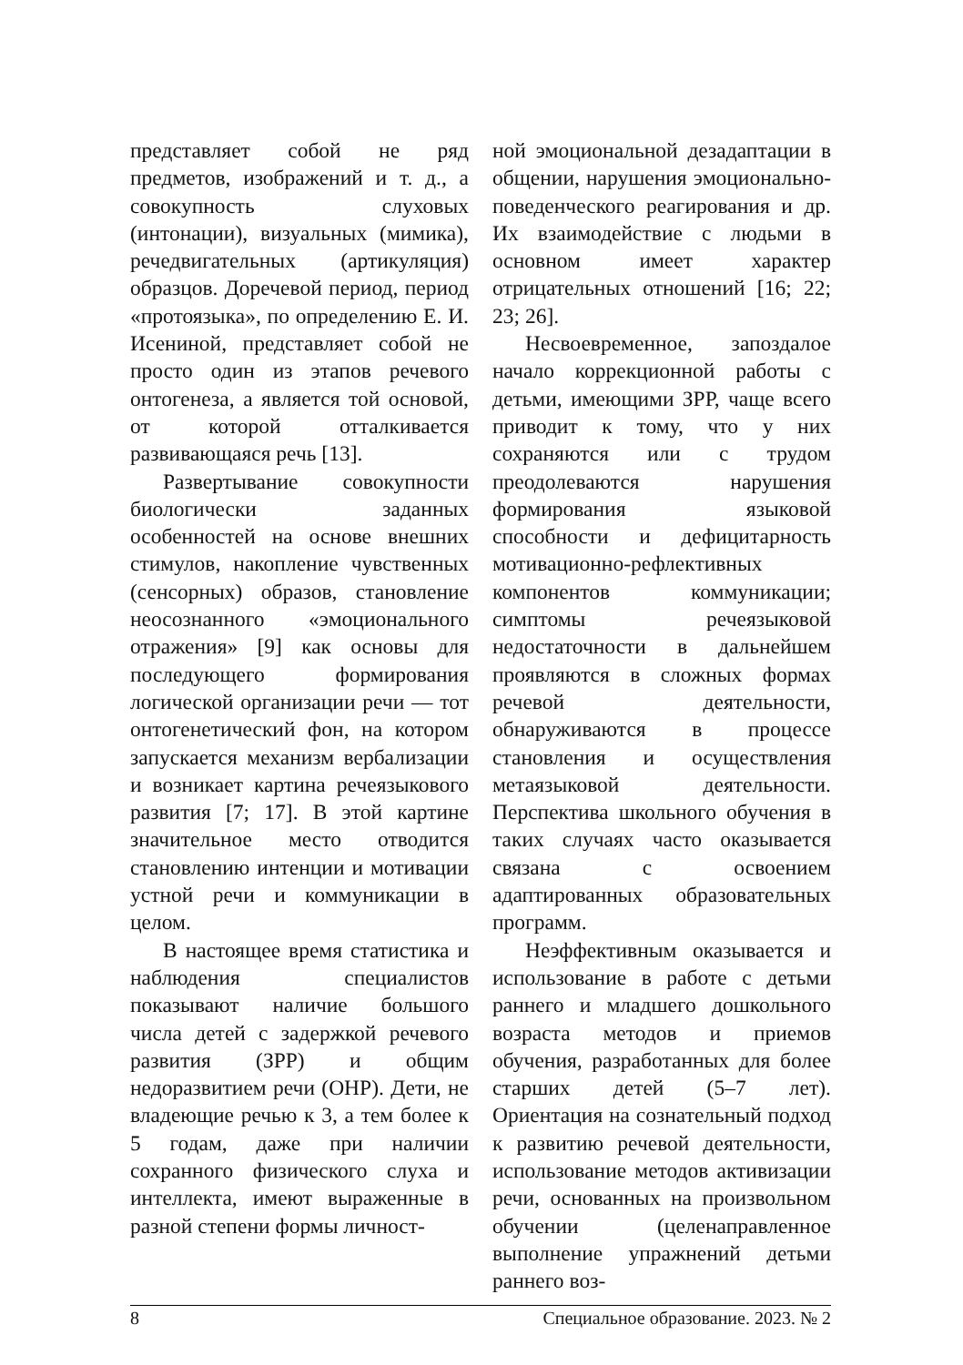представляет собой не ряд предметов, изображений и т. д., а совокупность слуховых (интонации), визуальных (мимика), речедвигательных (артикуляция) образцов. Доречевой период, период «протоязыка», по определению Е. И. Исениной, представляет собой не просто один из этапов речевого онтогенеза, а является той основой, от которой отталкивается развивающаяся речь [13].
Развертывание совокупности биологически заданных особенностей на основе внешних стимулов, накопление чувственных (сенсорных) образов, становление неосознанного «эмоционального отражения» [9] как основы для последующего формирования логической организации речи — тот онтогенетический фон, на котором запускается механизм вербализации и возникает картина речеязыкового развития [7; 17]. В этой картине значительное место отводится становлению интенции и мотивации устной речи и коммуникации в целом.
В настоящее время статистика и наблюдения специалистов показывают наличие большого числа детей с задержкой речевого развития (ЗРР) и общим недоразвитием речи (ОНР). Дети, не владеющие речью к 3, а тем более к 5 годам, даже при наличии сохранного физического слуха и интеллекта, имеют выраженные в разной степени формы личност-
ной эмоциональной дезадаптации в общении, нарушения эмоционально-поведенческого реагирования и др. Их взаимодействие с людьми в основном имеет характер отрицательных отношений [16; 22; 23; 26].
Несвоевременное, запоздалое начало коррекционной работы с детьми, имеющими ЗРР, чаще всего приводит к тому, что у них сохраняются или с трудом преодолеваются нарушения формирования языковой способности и дефицитарность мотивационно-рефлективных компонентов коммуникации; симптомы речеязыковой недостаточности в дальнейшем проявляются в сложных формах речевой деятельности, обнаруживаются в процессе становления и осуществления метаязыковой деятельности. Перспектива школьного обучения в таких случаях часто оказывается связана с освоением адаптированных образовательных программ.
Неэффективным оказывается и использование в работе с детьми раннего и младшего дошкольного возраста методов и приемов обучения, разработанных для более старших детей (5–7 лет). Ориентация на сознательный подход к развитию речевой деятельности, использование методов активизации речи, основанных на произвольном обучении (целенаправленное выполнение упражнений детьми раннего воз-
8 Специальное образование. 2023. № 2